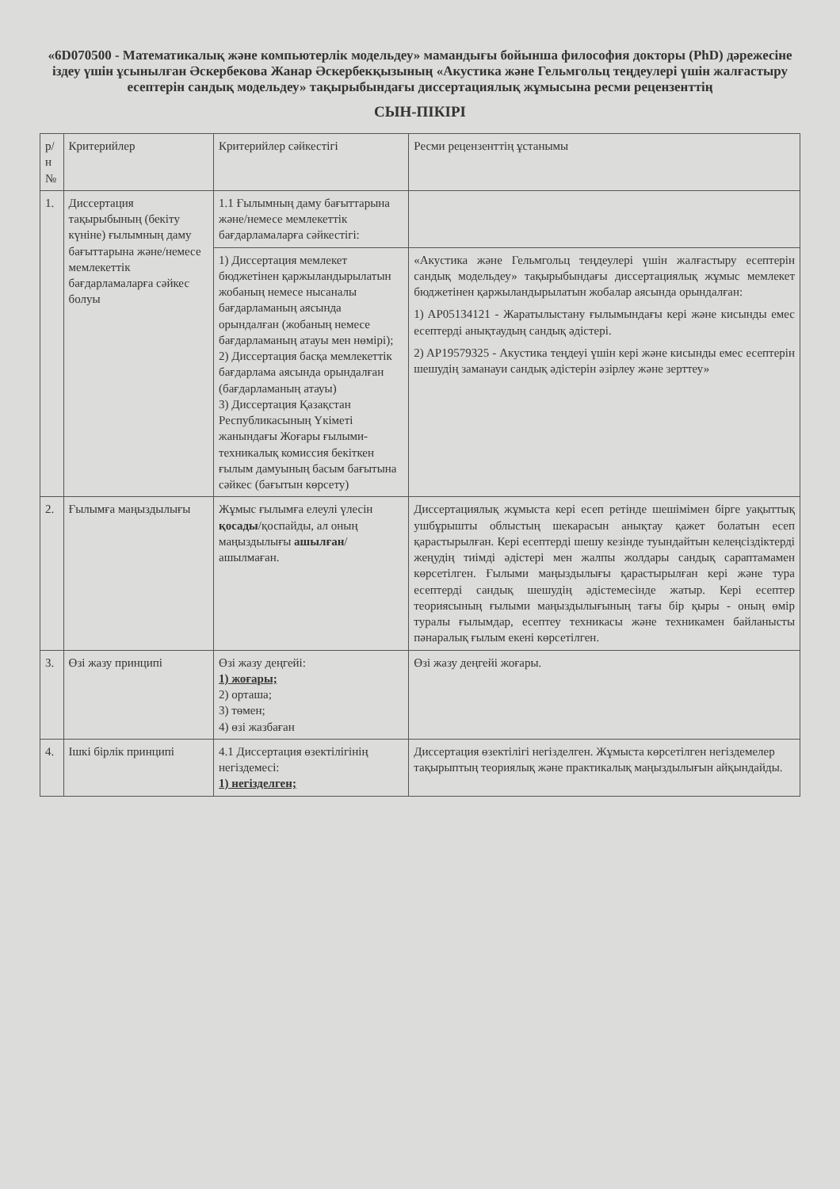«6D070500 - Математикалық және компьютерлік модельдеу» мамандығы бойынша философия докторы (PhD) дәрежесіне іздеу үшін ұсынылған Әскербекова Жанар Әскербекқызының «Акустика және Гельмгольц теңдеулері үшін жалғастыру есептерін сандық модельдеу» тақырыбындағы диссертациялық жұмысына ресми рецензенттің
СЫН-ПІКІРІ
| р/н № | Критерийлер | Критерийлер сәйкестігі | Ресми рецензенттің ұстанымы |
| --- | --- | --- | --- |
| 1. | Диссертация тақырыбының (бекіту күніне) ғылымның даму бағыттарына және/немесе мемлекеттік бағдарламаларға сәйкес болуы | 1.1 Ғылымның даму бағыттарына және/немесе мемлекеттік бағдарламаларға сәйкестігі: | |
| | | 1) Диссертация мемлекет бюджетінен қаржыландырылатын жобаның немесе нысаналы бағдарламаның аясында орындалған (жобаның немесе бағдарламаның атауы мен нөмірі); 2) Диссертация басқа мемлекеттік бағдарлама аясында орындалған (бағдарламаның атауы) 3) Диссертация Қазақстан Республикасының Үкіметі жанындағы Жоғары ғылыми-техникалық комиссия бекіткен ғылым дамуының басым бағытына сәйкес (бағытын көрсету) | «Акустика және Гельмгольц теңдеулері үшін жалғастыру есептерін сандық модельдеу» тақырыбындағы диссертациялық жұмыс мемлекет бюджетінен қаржыландырылатын жобалар аясында орындалған: 1) AP05134121 - Жаратылыстану ғылымындағы кері және кисынды емес есептерді анықтаудың сандық әдістері. 2) AP19579325 - Акустика теңдеуі үшін кері және кисынды емес есептерін шешудің заманауи сандық әдістерін әзірлеу және зерттеу» |
| 2. | Ғылымға маңыздылығы | Жұмыс ғылымға елеулі үлесін қосады /қоспайды, ал оның маңыздылығы ашылған /ашылмаған. | Диссертациялық жұмыста кері есеп ретінде шешімімен бірге уақыттық ушбұрышты облыстың шекарасын анықтау қажет болатын есеп қарастырылған. Кері есептерді шешу кезінде туындайтын келеңсіздіктерді жеңудің тиімді әдістері мен жалпы жолдары сандық сараптамамен көрсетілген. Ғылыми маңыздылығы қарастырылған кері және тура есептерді сандық шешудің әдістемесінде жатыр. Кері есептер теориясының ғылыми маңыздылығының тағы бір қыры - оның өмір туралы ғылымдар, есептеу техникасы және техникамен байланысты пәнаралық ғылым екені көрсетілген. |
| 3. | Өзі жазу принципі | Өзі жазу деңгейі: 1) жоғары; 2) орташа; 3) төмен; 4) өзі жазбаған | Өзі жазу деңгейі жоғары. |
| 4. | Ішкі бірлік принципі | 4.1 Диссертация өзектілігінің негіздемесі: 1) негізделген; | Диссертация өзектілігі негізделген. Жұмыста көрсетілген негіздемелер тақырыптың теориялық және практикалық маңыздылығын айқындайды. |